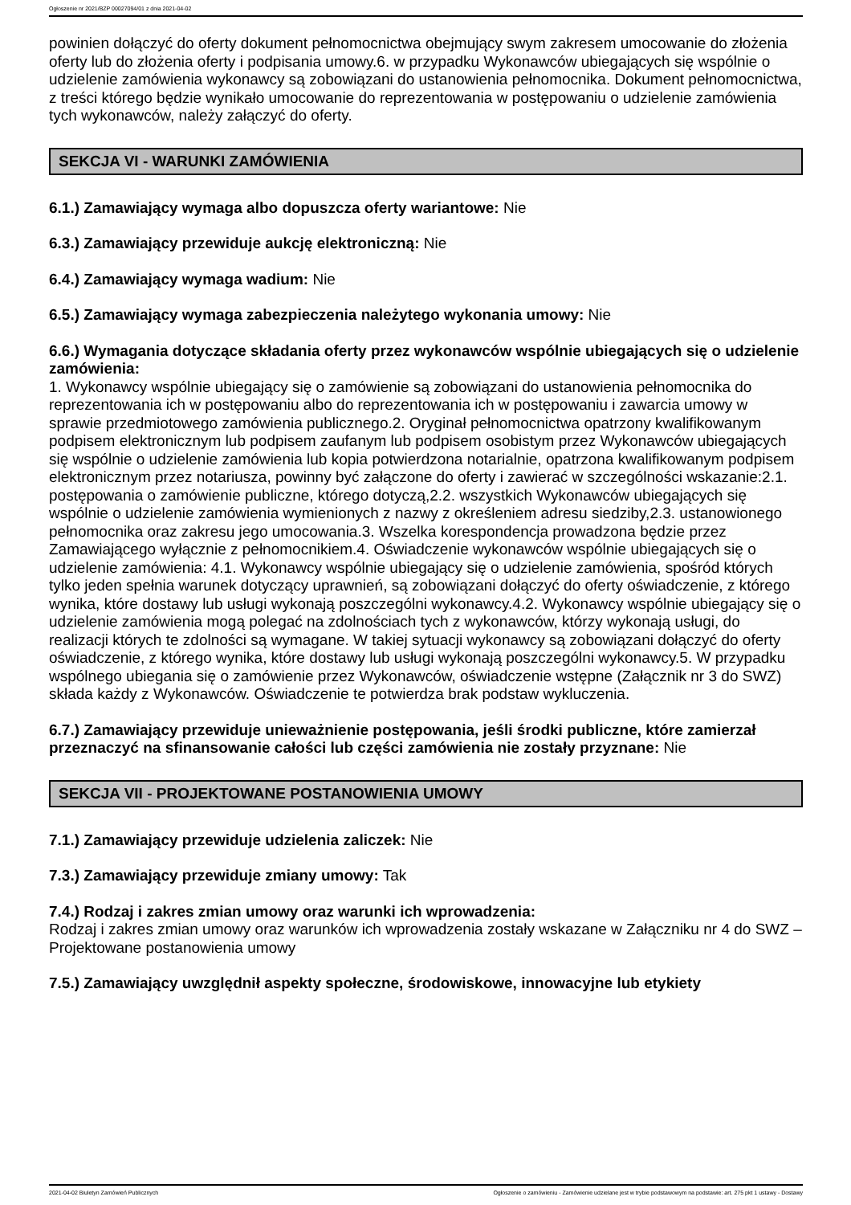Ogłoszenie nr 2021/BZP 00027094/01 z dnia 2021-04-02
powinien dołączyć do oferty dokument pełnomocnictwa obejmujący swym zakresem umocowanie do złożenia oferty lub do złożenia oferty i podpisania umowy.6. w przypadku Wykonawców ubiegających się wspólnie o udzielenie zamówienia wykonawcy są zobowiązani do ustanowienia pełnomocnika. Dokument pełnomocnictwa, z treści którego będzie wynikało umocowanie do reprezentowania w postępowaniu o udzielenie zamówienia tych wykonawców, należy załączyć do oferty.
SEKCJA VI - WARUNKI ZAMÓWIENIA
6.1.) Zamawiający wymaga albo dopuszcza oferty wariantowe: Nie
6.3.) Zamawiający przewiduje aukcję elektroniczną: Nie
6.4.) Zamawiający wymaga wadium: Nie
6.5.) Zamawiający wymaga zabezpieczenia należytego wykonania umowy: Nie
6.6.) Wymagania dotyczące składania oferty przez wykonawców wspólnie ubiegających się o udzielenie zamówienia:
1. Wykonawcy wspólnie ubiegający się o zamówienie są zobowiązani do ustanowienia pełnomocnika do reprezentowania ich w postępowaniu albo do reprezentowania ich w postępowaniu i zawarcia umowy w sprawie przedmiotowego zamówienia publicznego.2. Oryginał pełnomocnictwa opatrzony kwalifikowanym podpisem elektronicznym lub podpisem zaufanym lub podpisem osobistym przez Wykonawców ubiegających się wspólnie o udzielenie zamówienia lub kopia potwierdzona notarialnie, opatrzona kwalifikowanym podpisem elektronicznym przez notariusza, powinny być załączone do oferty i zawierać w szczególności wskazanie:2.1. postępowania o zamówienie publiczne, którego dotyczą,2.2. wszystkich Wykonawców ubiegających się wspólnie o udzielenie zamówienia wymienionych z nazwy z określeniem adresu siedziby,2.3. ustanowionego pełnomocnika oraz zakresu jego umocowania.3. Wszelka korespondencja prowadzona będzie przez Zamawiającego wyłącznie z pełnomocnikiem.4. Oświadczenie wykonawców wspólnie ubiegających się o udzielenie zamówienia: 4.1. Wykonawcy wspólnie ubiegający się o udzielenie zamówienia, spośród których tylko jeden spełnia warunek dotyczący uprawnień, są zobowiązani dołączyć do oferty oświadczenie, z którego wynika, które dostawy lub usługi wykonają poszczególni wykonawcy.4.2. Wykonawcy wspólnie ubiegający się o udzielenie zamówienia mogą polegać na zdolnościach tych z wykonawców, którzy wykonają usługi, do realizacji których te zdolności są wymagane. W takiej sytuacji wykonawcy są zobowiązani dołączyć do oferty oświadczenie, z którego wynika, które dostawy lub usługi wykonają poszczególni wykonawcy.5. W przypadku wspólnego ubiegania się o zamówienie przez Wykonawców, oświadczenie wstępne (Załącznik nr 3 do SWZ) składa każdy z Wykonawców. Oświadczenie te potwierdza brak podstaw wykluczenia.
6.7.) Zamawiający przewiduje unieważnienie postępowania, jeśli środki publiczne, które zamierzał przeznaczyć na sfinansowanie całości lub części zamówienia nie zostały przyznane: Nie
SEKCJA VII - PROJEKTOWANE POSTANOWIENIA UMOWY
7.1.) Zamawiający przewiduje udzielenia zaliczek: Nie
7.3.) Zamawiający przewiduje zmiany umowy: Tak
7.4.) Rodzaj i zakres zmian umowy oraz warunki ich wprowadzenia:
Rodzaj i zakres zmian umowy oraz warunków ich wprowadzenia zostały wskazane w Załączniku nr 4 do SWZ – Projektowane postanowienia umowy
7.5.) Zamawiający uwzględnił aspekty społeczne, środowiskowe, innowacyjne lub etykiety
2021-04-02 Biuletyn Zamówień Publicznych Ogłoszenie o zamówieniu - Zamówienie udzielane jest w trybie podstawowym na podstawie: art. 275 pkt 1 ustawy - Dostawy